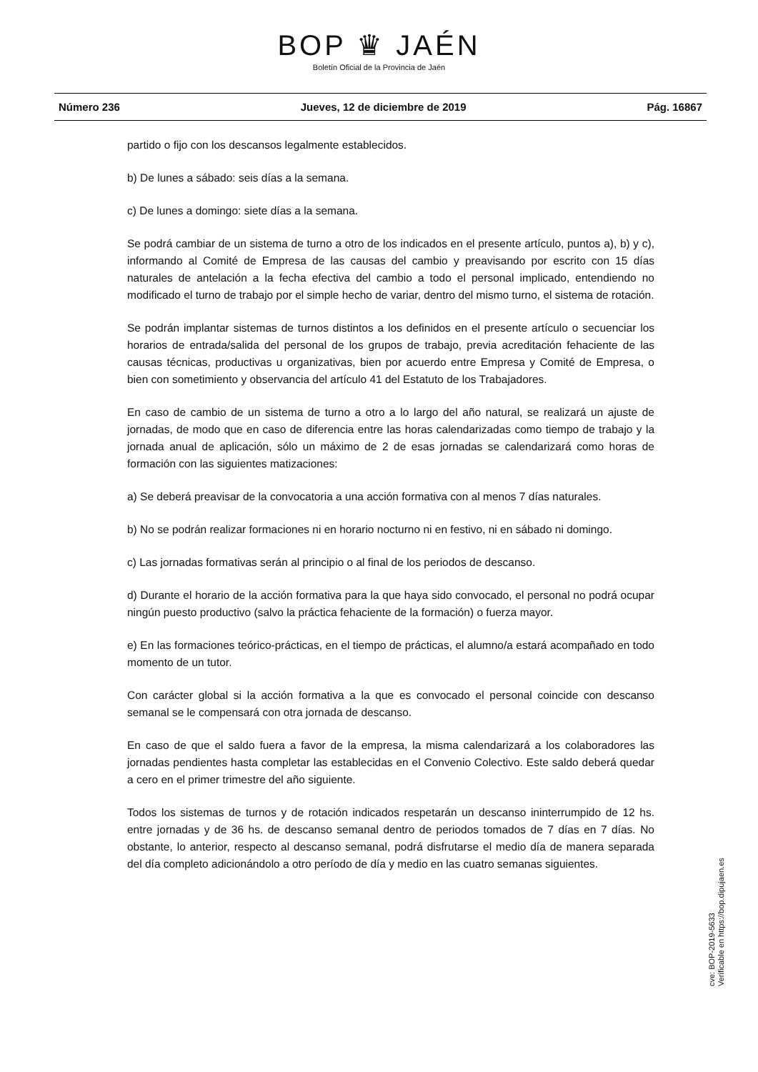BOP ♛ JAÉN
Boletín Oficial de la Provincia de Jaén
Número 236 Jueves, 12 de diciembre de 2019 Pág. 16867
partido o fijo con los descansos legalmente establecidos.
b) De lunes a sábado: seis días a la semana.
c) De lunes a domingo: siete días a la semana.
Se podrá cambiar de un sistema de turno a otro de los indicados en el presente artículo, puntos a), b) y c), informando al Comité de Empresa de las causas del cambio y preavisando por escrito con 15 días naturales de antelación a la fecha efectiva del cambio a todo el personal implicado, entendiendo no modificado el turno de trabajo por el simple hecho de variar, dentro del mismo turno, el sistema de rotación.
Se podrán implantar sistemas de turnos distintos a los definidos en el presente artículo o secuenciar los horarios de entrada/salida del personal de los grupos de trabajo, previa acreditación fehaciente de las causas técnicas, productivas u organizativas, bien por acuerdo entre Empresa y Comité de Empresa, o bien con sometimiento y observancia del artículo 41 del Estatuto de los Trabajadores.
En caso de cambio de un sistema de turno a otro a lo largo del año natural, se realizará un ajuste de jornadas, de modo que en caso de diferencia entre las horas calendarizadas como tiempo de trabajo y la jornada anual de aplicación, sólo un máximo de 2 de esas jornadas se calendarizará como horas de formación con las siguientes matizaciones:
a) Se deberá preavisar de la convocatoria a una acción formativa con al menos 7 días naturales.
b) No se podrán realizar formaciones ni en horario nocturno ni en festivo, ni en sábado ni domingo.
c) Las jornadas formativas serán al principio o al final de los periodos de descanso.
d) Durante el horario de la acción formativa para la que haya sido convocado, el personal no podrá ocupar ningún puesto productivo (salvo la práctica fehaciente de la formación) o fuerza mayor.
e) En las formaciones teórico-prácticas, en el tiempo de prácticas, el alumno/a estará acompañado en todo momento de un tutor.
Con carácter global si la acción formativa a la que es convocado el personal coincide con descanso semanal se le compensará con otra jornada de descanso.
En caso de que el saldo fuera a favor de la empresa, la misma calendarizará a los colaboradores las jornadas pendientes hasta completar las establecidas en el Convenio Colectivo. Este saldo deberá quedar a cero en el primer trimestre del año siguiente.
Todos los sistemas de turnos y de rotación indicados respetarán un descanso ininterrumpido de 12 hs. entre jornadas y de 36 hs. de descanso semanal dentro de periodos tomados de 7 días en 7 días. No obstante, lo anterior, respecto al descanso semanal, podrá disfrutarse el medio día de manera separada del día completo adicionándolo a otro período de día y medio en las cuatro semanas siguientes.
cve: BOP-2019-5633
Verificable en https://bop.dipujaen.es